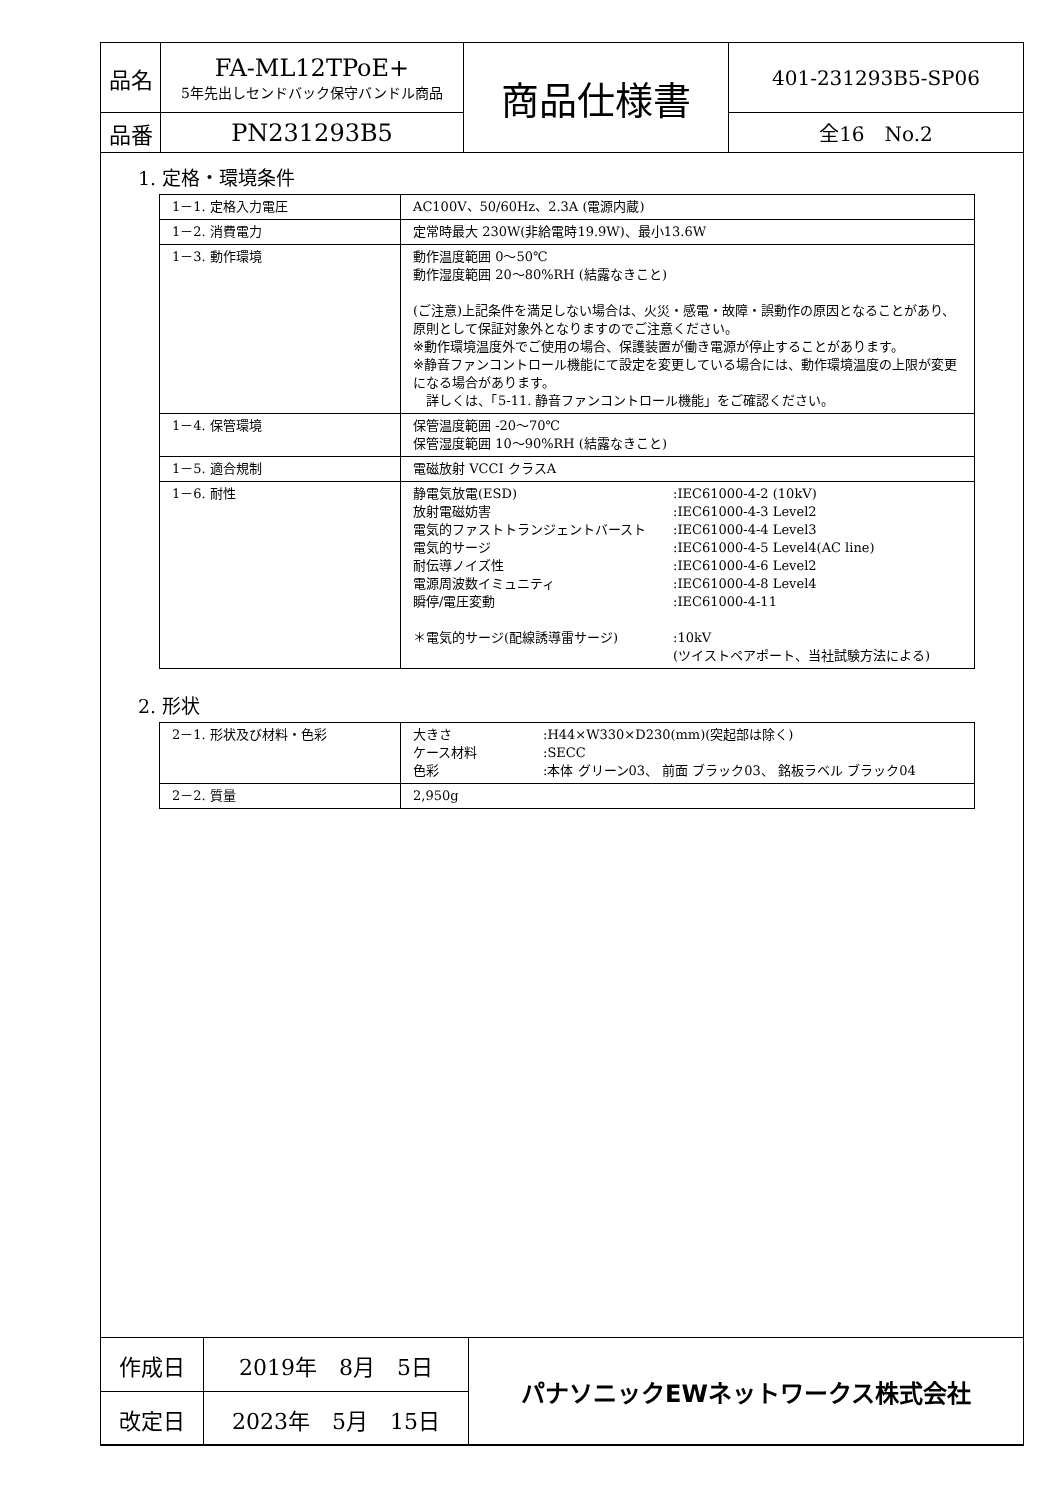| 品名 | FA-ML12TPoE+ 5年先出しセンドバック保守バンドル商品 | 商品仕様書 | 401-231293B5-SP06 |
| 品番 | PN231293B5 | | 全16 No.2 |
1. 定格・環境条件
| 1－1. 定格入力電圧 | AC100V、50/60Hz、2.3A (電源内蔵) |
| 1－2. 消費電力 | 定常時最大 230W(非給電時19.9W)、最小13.6W |
| 1－3. 動作環境 | 動作温度範囲 0～50℃ 動作湿度範囲 20～80%RH (結露なきこと) (ご注意)上記条件を満足しない場合は、火災・感電・故障・誤動作の原因となることがあり、原則として保証対象外となりますのでご注意ください。 ※動作環境温度外でご使用の場合、保護装置が働き電源が停止することがあります。 ※静音ファンコントロール機能にて設定を変更している場合には、動作環境温度の上限が変更になる場合があります。 詳しくは、「5-11. 静音ファンコントロール機能」をご確認ください。 |
| 1－4. 保管環境 | 保管温度範囲 -20～70℃ 保管湿度範囲 10～90%RH (結露なきこと) |
| 1－5. 適合規制 | 電磁放射 VCCI クラスA |
| 1－6. 耐性 | / 静電気放電(ESD) / :IEC61000-4-2 (10kV) / / 放射電磁妨害 / :IEC61000-4-3 Level2 / / 電気的ファストトランジェントバースト / :IEC61000-4-4 Level3 / / 電気的サージ / :IEC61000-4-5 Level4(AC line) / / 耐伝導ノイズ性 / :IEC61000-4-6 Level2 / / 電源周波数イミュニティ / :IEC61000-4-8 Level4 / / 瞬停/電圧変動 / :IEC61000-4-11 / / ＊電気的サージ(配線誘導雷サージ) / :10kV (ツイストペアポート、当社試験方法による) / |
2. 形状
| 2－1. 形状及び材料・色彩 | / 大きさ / :H44×W330×D230(mm)(突起部は除く) / / ケース材料 / :SECC / / 色彩 / :本体 グリーン03、 前面 ブラック03、 銘板ラベル ブラック04 / |
| 2－2. 質量 | 2,950g |
| 作成日 | 2019年 8月 5日 | パナソニックEWネットワークス株式会社 |
| 改定日 | 2023年 5月 15日 | |